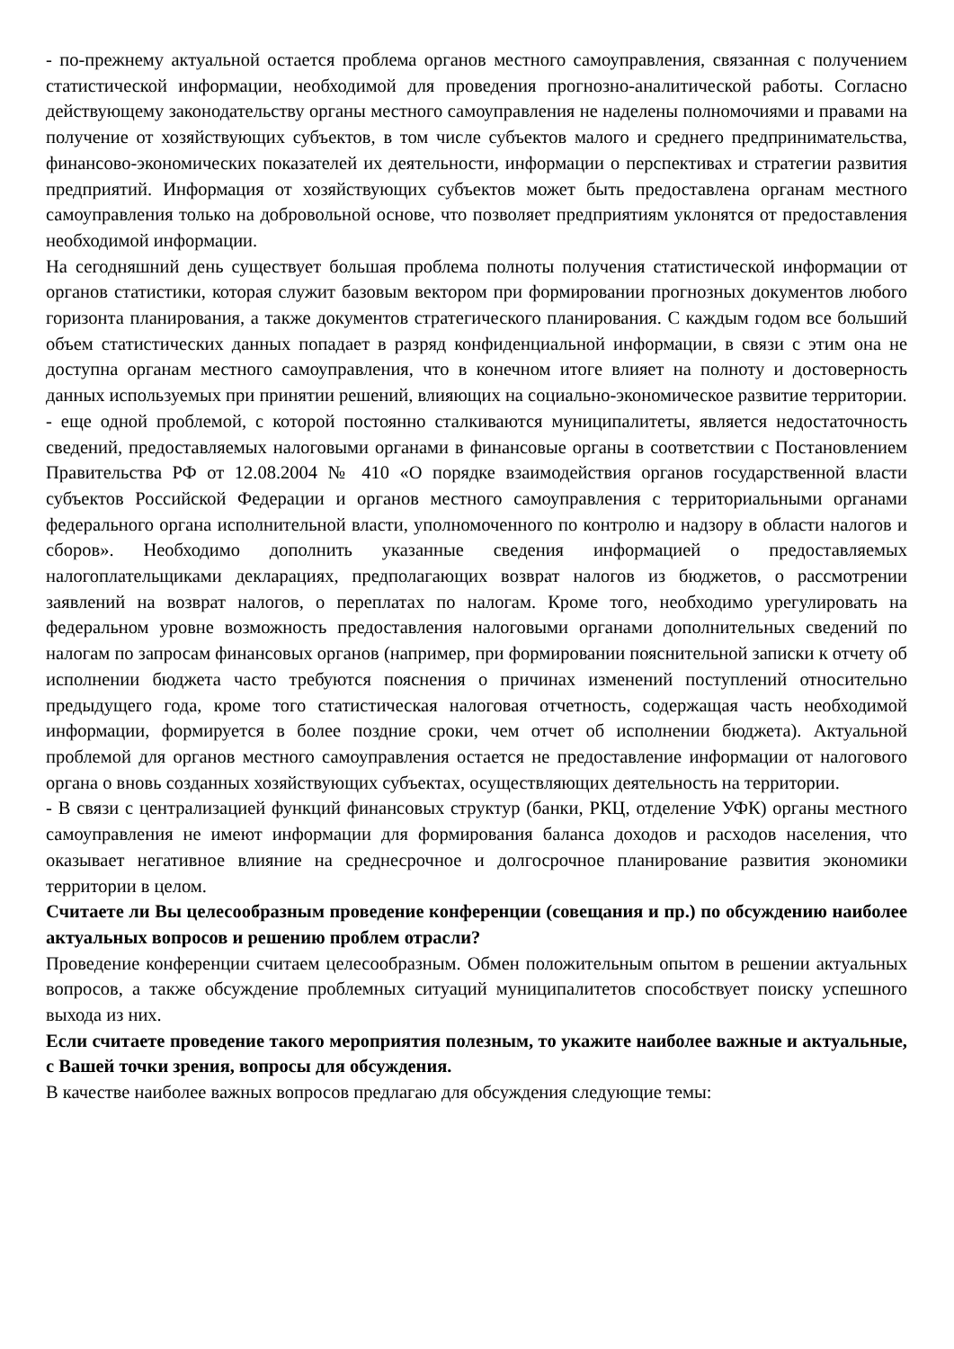- по-прежнему актуальной остается проблема органов местного самоуправления, связанная с получением статистической информации, необходимой для проведения прогнозно-аналитической работы. Согласно действующему законодательству органы местного самоуправления не наделены полномочиями и правами на получение от хозяйствующих субъектов, в том числе субъектов малого и среднего предпринимательства, финансово-экономических показателей их деятельности, информации о перспективах и стратегии развития предприятий. Информация от хозяйствующих субъектов может быть предоставлена органам местного самоуправления только на добровольной основе, что позволяет предприятиям уклонятся от предоставления необходимой информации.
На сегодняшний день существует большая проблема полноты получения статистической информации от органов статистики, которая служит базовым вектором при формировании прогнозных документов любого горизонта планирования, а также документов стратегического планирования. С каждым годом все больший объем статистических данных попадает в разряд конфиденциальной информации, в связи с этим она не доступна органам местного самоуправления, что в конечном итоге влияет на полноту и достоверность данных используемых при принятии решений, влияющих на социально-экономическое развитие территории.
- еще одной проблемой, с которой постоянно сталкиваются муниципалитеты, является недостаточность сведений, предоставляемых налоговыми органами в финансовые органы в соответствии с Постановлением Правительства РФ от 12.08.2004 № 410 «О порядке взаимодействия органов государственной власти субъектов Российской Федерации и органов местного самоуправления с территориальными органами федерального органа исполнительной власти, уполномоченного по контролю и надзору в области налогов и сборов». Необходимо дополнить указанные сведения информацией о предоставляемых налогоплательщиками декларациях, предполагающих возврат налогов из бюджетов, о рассмотрении заявлений на возврат налогов, о переплатах по налогам. Кроме того, необходимо урегулировать на федеральном уровне возможность предоставления налоговыми органами дополнительных сведений по налогам по запросам финансовых органов (например, при формировании пояснительной записки к отчету об исполнении бюджета часто требуются пояснения о причинах изменений поступлений относительно предыдущего года, кроме того статистическая налоговая отчетность, содержащая часть необходимой информации, формируется в более поздние сроки, чем отчет об исполнении бюджета). Актуальной проблемой для органов местного самоуправления остается не предоставление информации от налогового органа о вновь созданных хозяйствующих субъектах, осуществляющих деятельность на территории.
- В связи с централизацией функций финансовых структур (банки, РКЦ, отделение УФК) органы местного самоуправления не имеют информации для формирования баланса доходов и расходов населения, что оказывает негативное влияние на среднесрочное и долгосрочное планирование развития экономики территории в целом.
Считаете ли Вы целесообразным проведение конференции (совещания и пр.) по обсуждению наиболее актуальных вопросов и решению проблем отрасли?
Проведение конференции считаем целесообразным. Обмен положительным опытом в решении актуальных вопросов, а также обсуждение проблемных ситуаций муниципалитетов способствует поиску успешного выхода из них.
Если считаете проведение такого мероприятия полезным, то укажите наиболее важные и актуальные, с Вашей точки зрения, вопросы для обсуждения.
В качестве наиболее важных вопросов предлагаю для обсуждения следующие темы: